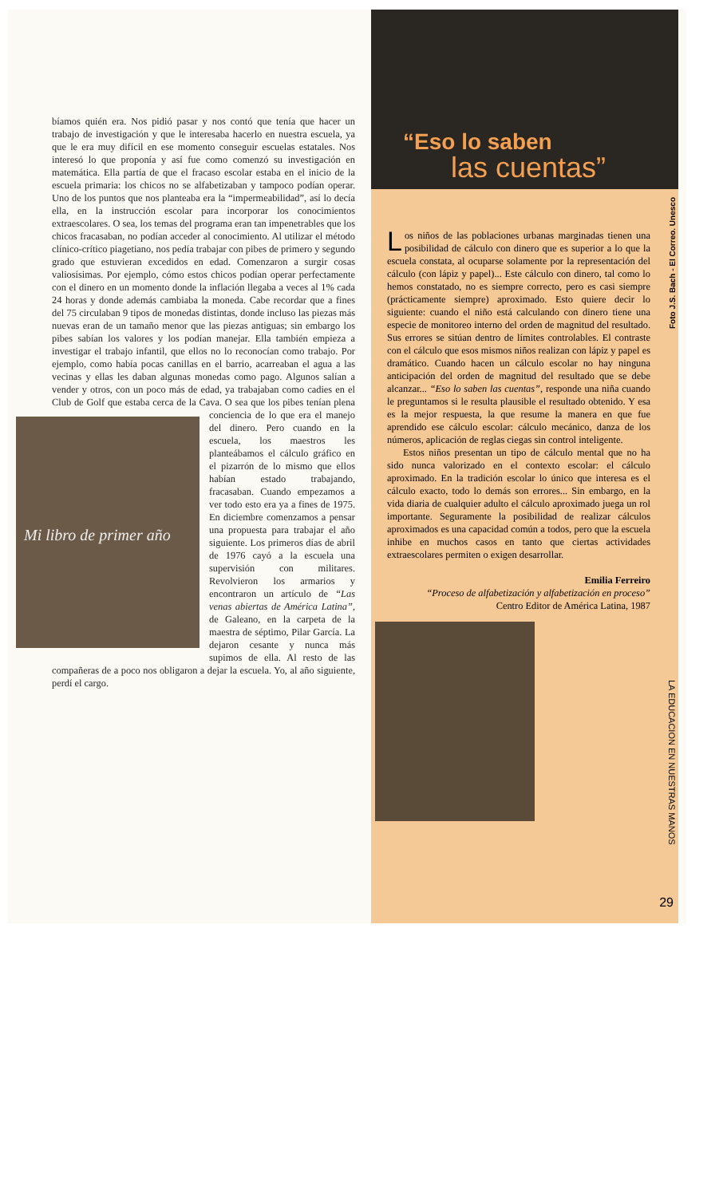bíamos quién era. Nos pidió pasar y nos contó que tenía que hacer un trabajo de investigación y que le interesaba hacerlo en nuestra escuela, ya que le era muy difícil en ese momento conseguir escuelas estatales. Nos interesó lo que proponía y así fue como comenzó su investigación en matemática. Ella partía de que el fracaso escolar estaba en el inicio de la escuela primaria: los chicos no se alfabetizaban y tampoco podían operar. Uno de los puntos que nos planteaba era la “impermeabilidad”, así lo decía ella, en la instrucción escolar para incorporar los conocimientos extraescolares. O sea, los temas del programa eran tan impenetrables que los chicos fracasaban, no podían acceder al conocimiento. Al utilizar el método clínico-crítico piagetiano, nos pedía trabajar con pibes de primero y segundo grado que estuvieran excedidos en edad. Comenzaron a surgir cosas valiosísimas. Por ejemplo, cómo estos chicos podían operar perfectamente con el dinero en un momento donde la inflación llegaba a veces al 1% cada 24 horas y donde además cambiaba la moneda. Cabe recordar que a fines del 75 circulaban 9 tipos de monedas distintas, donde incluso las piezas más nuevas eran de un tamaño menor que las piezas antiguas; sin embargo los pibes sabían los valores y los podían manejar. Ella también empieza a investigar el trabajo infantil, que ellos no lo reconocían como trabajo. Por ejemplo, como había pocas canillas en el barrio, acarreaban el agua a las vecinas y ellas les daban algunas monedas como pago. Algunos salían a vender y otros, con un poco más de edad, ya trabajaban como cadies en el Club de Golf que estaba cerca de la Cava. Mi libro de primer año O sea que los pibes tenían plena conciencia de lo que era el manejo del dinero. Pero cuando en la escuela, los maestros les planteábamos el cálculo gráfico en el pizarrón de lo mismo que ellos habían estado trabajando, fracasaban. Cuando empezamos a ver todo esto era ya a fines de 1975. En diciembre comenzamos a pensar una propuesta para trabajar el año siguiente. Los primeros días de abril de 1976 cayó a la escuela una supervisión con militares. Revolvieron los armarios y encontraron un artículo de “Las venas abiertas de América Latina”, de Galeano, en la carpeta de la maestra de séptimo, Pilar García. La dejaron cesante y nunca más supimos de ella. Al resto de las compañeras de a poco nos obligaron a dejar la escuela. Yo, al año siguiente, perdí el cargo.
“Eso lo saben
las cuentas”
Foto J.S. Bach - El Correo. Unesco
Los niños de las poblaciones urbanas marginadas tienen una posibilidad de cálculo con dinero que es superior a lo que la escuela constata, al ocuparse solamente por la representación del cálculo (con lápiz y papel)... Este cálculo con dinero, tal como lo hemos constatado, no es siempre correcto, pero es casi siempre (prácticamente siempre) aproximado. Esto quiere decir lo siguiente: cuando el niño está calculando con dinero tiene una especie de monitoreo interno del orden de magnitud del resultado. Sus errores se sitúan dentro de límites controlables. El contraste con el cálculo que esos mismos niños realizan con lápiz y papel es dramático. Cuando hacen un cálculo escolar no hay ninguna anticipación del orden de magnitud del resultado que se debe alcanzar... “Eso lo saben las cuentas”, responde una niña cuando le preguntamos si le resulta plausible el resultado obtenido. Y esa es la mejor respuesta, la que resume la manera en que fue aprendido ese cálculo escolar: cálculo mecánico, danza de los números, aplicación de reglas ciegas sin control inteligente.
Estos niños presentan un tipo de cálculo mental que no ha sido nunca valorizado en el contexto escolar: el cálculo aproximado. En la tradición escolar lo único que interesa es el cálculo exacto, todo lo demás son errores... Sin embargo, en la vida diaria de cualquier adulto el cálculo aproximado juega un rol importante. Seguramente la posibilidad de realizar cálculos aproximados es una capacidad común a todos, pero que la escuela inhibe en muchos casos en tanto que ciertas actividades extraescolares permiten o exigen desarrollar.
Emilia Ferreiro
“Proceso de alfabetización y alfabetización en proceso”
Centro Editor de América Latina, 1987
LA EDUCACION EN NUESTRAS MANOS
29